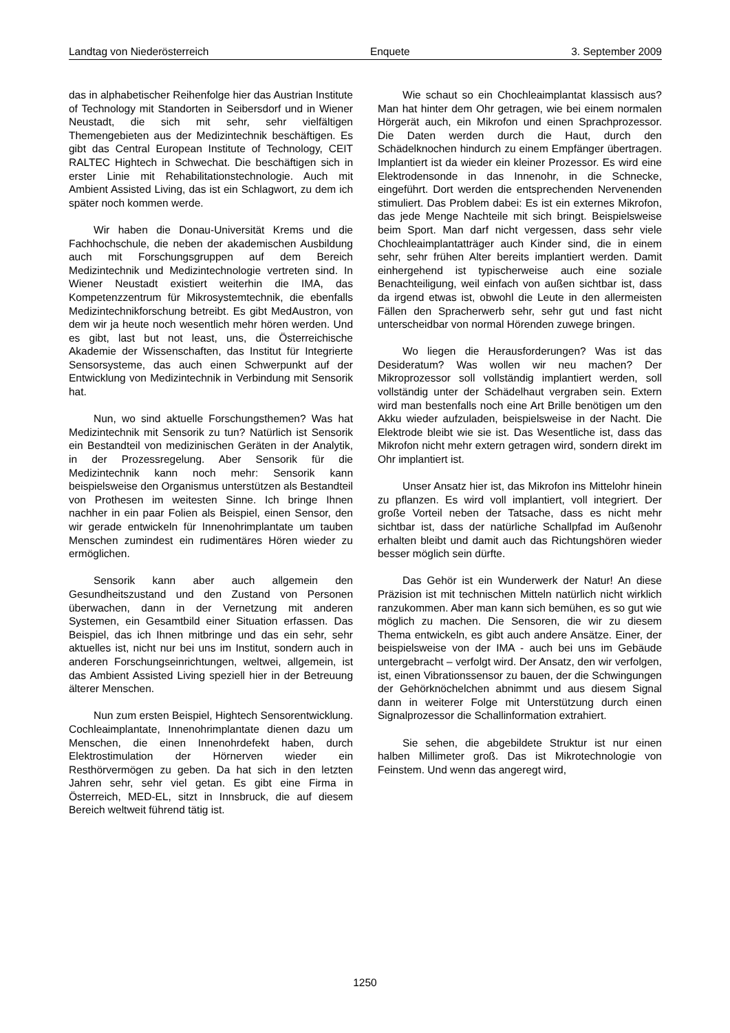Landtag von Niederösterreich Enquete 3. September 2009
das in alphabetischer Reihenfolge hier das Austrian Institute of Technology mit Standorten in Seibersdorf und in Wiener Neustadt, die sich mit sehr, sehr vielfältigen Themengebieten aus der Medizintechnik beschäftigen. Es gibt das Central European Institute of Technology, CEIT RALTEC Hightech in Schwechat. Die beschäftigen sich in erster Linie mit Rehabilitationstechnologie. Auch mit Ambient Assisted Living, das ist ein Schlagwort, zu dem ich später noch kommen werde.
Wir haben die Donau-Universität Krems und die Fachhochschule, die neben der akademischen Ausbildung auch mit Forschungsgruppen auf dem Bereich Medizintechnik und Medizintechnologie vertreten sind. In Wiener Neustadt existiert weiterhin die IMA, das Kompetenzzentrum für Mikrosystemtechnik, die ebenfalls Medizintechnikforschung betreibt. Es gibt MedAustron, von dem wir ja heute noch wesentlich mehr hören werden. Und es gibt, last but not least, uns, die Österreichische Akademie der Wissenschaften, das Institut für Integrierte Sensorsysteme, das auch einen Schwerpunkt auf der Entwicklung von Medizintechnik in Verbindung mit Sensorik hat.
Nun, wo sind aktuelle Forschungsthemen? Was hat Medizintechnik mit Sensorik zu tun? Natürlich ist Sensorik ein Bestandteil von medizinischen Geräten in der Analytik, in der Prozessregelung. Aber Sensorik für die Medizintechnik kann noch mehr: Sensorik kann beispielsweise den Organismus unterstützen als Bestandteil von Prothesen im weitesten Sinne. Ich bringe Ihnen nachher in ein paar Folien als Beispiel, einen Sensor, den wir gerade entwickeln für Innenohrimplantate um tauben Menschen zumindest ein rudimentäres Hören wieder zu ermöglichen.
Sensorik kann aber auch allgemein den Gesundheitszustand und den Zustand von Personen überwachen, dann in der Vernetzung mit anderen Systemen, ein Gesamtbild einer Situation erfassen. Das Beispiel, das ich Ihnen mitbringe und das ein sehr, sehr aktuelles ist, nicht nur bei uns im Institut, sondern auch in anderen Forschungseinrichtungen, weltwei, allgemein, ist das Ambient Assisted Living speziell hier in der Betreuung älterer Menschen.
Nun zum ersten Beispiel, Hightech Sensorentwicklung. Cochleaimplantate, Innenohrimplantate dienen dazu um Menschen, die einen Innenohrdefekt haben, durch Elektrostimulation der Hörnerven wieder ein Resthörvermögen zu geben. Da hat sich in den letzten Jahren sehr, sehr viel getan. Es gibt eine Firma in Österreich, MED-EL, sitzt in Innsbruck, die auf diesem Bereich weltweit führend tätig ist.
Wie schaut so ein Chochleaimplantat klassisch aus? Man hat hinter dem Ohr getragen, wie bei einem normalen Hörgerät auch, ein Mikrofon und einen Sprachprozessor. Die Daten werden durch die Haut, durch den Schädelknochen hindurch zu einem Empfänger übertragen. Implantiert ist da wieder ein kleiner Prozessor. Es wird eine Elektrodensonde in das Innenohr, in die Schnecke, eingeführt. Dort werden die entsprechenden Nervenenden stimuliert. Das Problem dabei: Es ist ein externes Mikrofon, das jede Menge Nachteile mit sich bringt. Beispielsweise beim Sport. Man darf nicht vergessen, dass sehr viele Chochleaimplantatträger auch Kinder sind, die in einem sehr, sehr frühen Alter bereits implantiert werden. Damit einhergehend ist typischerweise auch eine soziale Benachteiligung, weil einfach von außen sichtbar ist, dass da irgend etwas ist, obwohl die Leute in den allermeisten Fällen den Spracherwerb sehr, sehr gut und fast nicht unterscheidbar von normal Hörenden zuwege bringen.
Wo liegen die Herausforderungen? Was ist das Desideratum? Was wollen wir neu machen? Der Mikroprozessor soll vollständig implantiert werden, soll vollständig unter der Schädelhaut vergraben sein. Extern wird man bestenfalls noch eine Art Brille benötigen um den Akku wieder aufzuladen, beispielsweise in der Nacht. Die Elektrode bleibt wie sie ist. Das Wesentliche ist, dass das Mikrofon nicht mehr extern getragen wird, sondern direkt im Ohr implantiert ist.
Unser Ansatz hier ist, das Mikrofon ins Mittelohr hinein zu pflanzen. Es wird voll implantiert, voll integriert. Der große Vorteil neben der Tatsache, dass es nicht mehr sichtbar ist, dass der natürliche Schallpfad im Außenohr erhalten bleibt und damit auch das Richtungshören wieder besser möglich sein dürfte.
Das Gehör ist ein Wunderwerk der Natur! An diese Präzision ist mit technischen Mitteln natürlich nicht wirklich ranzukommen. Aber man kann sich bemühen, es so gut wie möglich zu machen. Die Sensoren, die wir zu diesem Thema entwickeln, es gibt auch andere Ansätze. Einer, der beispielsweise von der IMA - auch bei uns im Gebäude untergebracht – verfolgt wird. Der Ansatz, den wir verfolgen, ist, einen Vibrationssensor zu bauen, der die Schwingungen der Gehörknöchelchen abnimmt und aus diesem Signal dann in weiterer Folge mit Unterstützung durch einen Signalprozessor die Schallinformation extrahiert.
Sie sehen, die abgebildete Struktur ist nur einen halben Millimeter groß. Das ist Mikrotechnologie von Feinstem. Und wenn das angeregt wird,
1250